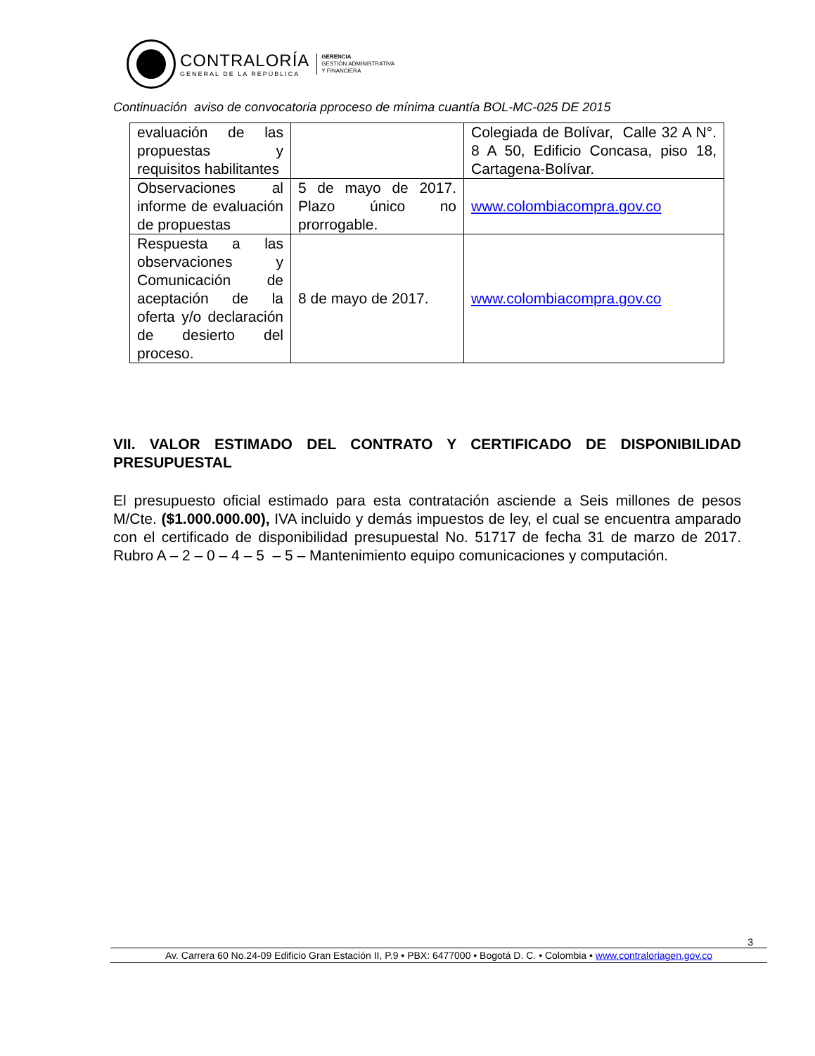CONTRALORÍA
GENERAL DE LA REPÚBLICA
GERENCIA
GESTIÓN ADMINISTRATIVA
Y FINANCIERA
Continuación aviso de convocatoria pproceso de mínima cuantía BOL-MC-025 DE 2015
| evaluación de las propuestas y requisitos habilitantes | | Colegiada de Bolívar, Calle 32 A N°. 8 A 50, Edificio Concasa, piso 18, Cartagena-Bolívar. |
| Observaciones al informe de evaluación de propuestas | 5 de mayo de 2017. Plazo único no prorrogable. | www.colombiacompra.gov.co |
| Respuesta a las observaciones y Comunicación de aceptación de la oferta y/o declaración de desierto del proceso. | 8 de mayo de 2017. | www.colombiacompra.gov.co |
VII. VALOR ESTIMADO DEL CONTRATO Y CERTIFICADO DE DISPONIBILIDAD PRESUPUESTAL
El presupuesto oficial estimado para esta contratación asciende a Seis millones de pesos M/Cte. ($1.000.000.00), IVA incluido y demás impuestos de ley, el cual se encuentra amparado con el certificado de disponibilidad presupuestal No. 51717 de fecha 31 de marzo de 2017. Rubro A – 2 – 0 – 4 – 5 – 5 – Mantenimiento equipo comunicaciones y computación.
3
Av. Carrera 60 No.24-09 Edificio Gran Estación II, P.9 • PBX: 6477000 • Bogotá D. C. • Colombia • www.contraloriagen.gov.co